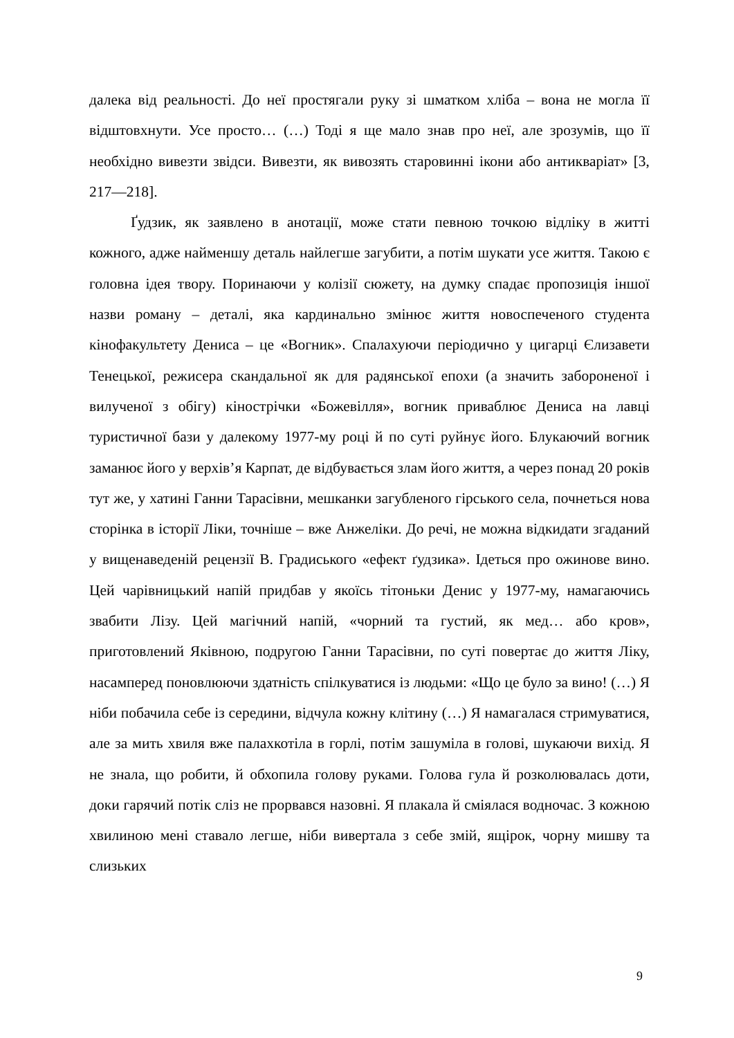далека від реальності. До неї простягали руку зі шматком хліба – вона не могла її відштовхнути. Усе просто… (…) Тоді я ще мало знав про неї, але зрозумів, що її необхідно вивезти звідси. Вивезти, як вивозять старовинні ікони або антикваріат» [3, 217—218].
Ґудзик, як заявлено в анотації, може стати певною точкою відліку в житті кожного, адже найменшу деталь найлегше загубити, а потім шукати усе життя. Такою є головна ідея твору. Поринаючи у колізії сюжету, на думку спадає пропозиція іншої назви роману – деталі, яка кардинально змінює життя новоспеченого студента кінофакультету Дениса – це «Вогник». Спалахуючи періодично у цигарці Єлизавети Тенецької, режисера скандальної як для радянської епохи (а значить забороненої і вилученої з обігу) кінострічки «Божевілля», вогник приваблює Дениса на лавці туристичної бази у далекому 1977-му році й по суті руйнує його. Блукаючий вогник заманює його у верхів’я Карпат, де відбувається злам його життя, а через понад 20 років тут же, у хатині Ганни Тарасівни, мешканки загубленого гірського села, почнеться нова сторінка в історії Ліки, точніше – вже Анжеліки. До речі, не можна відкидати згаданий у вищенаведеній рецензії В. Градиського «ефект ґудзика». Ідеться про ожинове вино. Цей чарівницький напій придбав у якоїсь тітоньки Денис у 1977-му, намагаючись звабити Лізу. Цей магічний напій, «чорний та густий, як мед… або кров», приготовлений Яківною, подругою Ганни Тарасівни, по суті повертає до життя Ліку, насамперед поновлюючи здатність спілкуватися із людьми: «Що це було за вино! (…) Я ніби побачила себе із середини, відчула кожну клітину (…) Я намагалася стримуватися, але за мить хвиля вже палахкотіла в горлі, потім зашуміла в голові, шукаючи вихід. Я не знала, що робити, й обхопила голову руками. Голова гула й розколювалась доти, доки гарячий потік сліз не прорвався назовні. Я плакала й сміялася водночас. З кожною хвилиною мені ставало легше, ніби вивертала з себе змій, ящірок, чорну мишву та слизьких
9